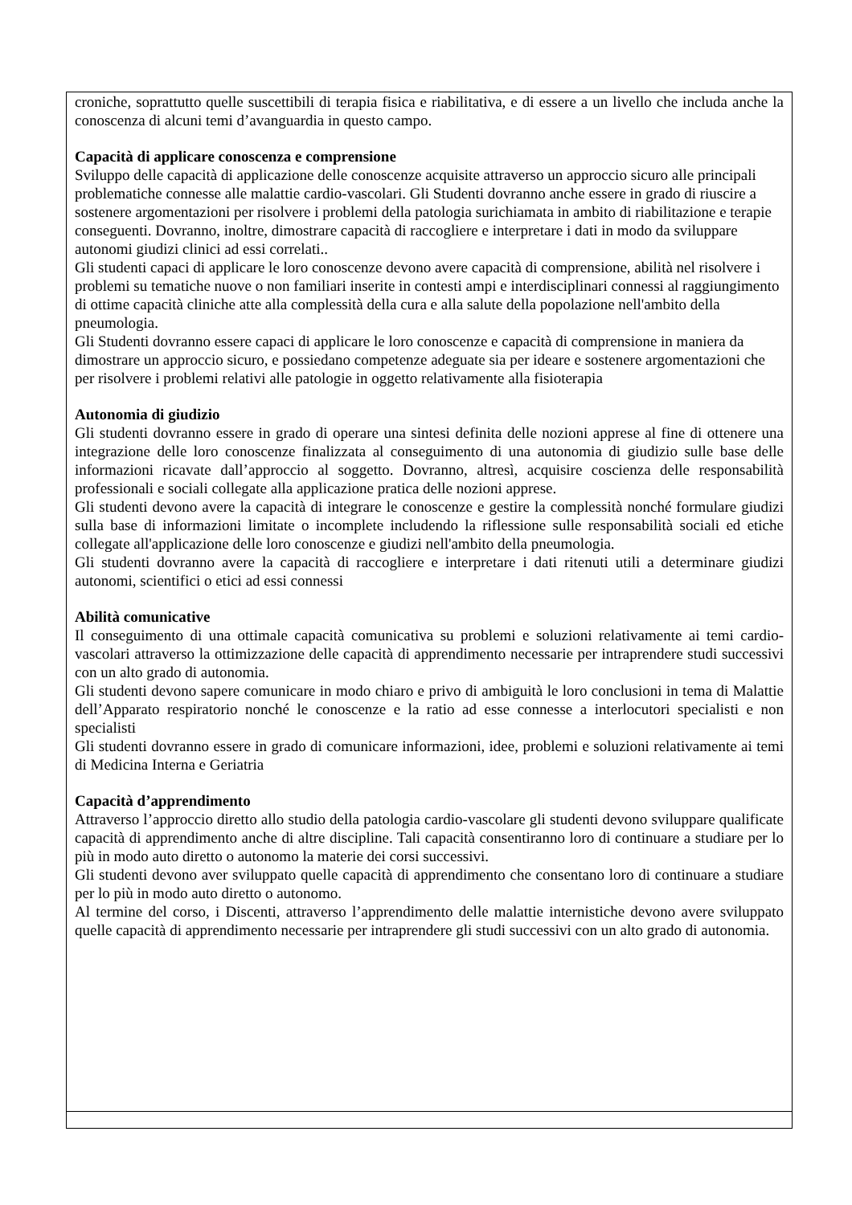| croniche, soprattutto quelle suscettibili di terapia fisica e riabilitativa, e di essere a un livello che includa anche la conoscenza di alcuni temi d’avanguardia in questo campo. Capacità di applicare conoscenza e comprensione Sviluppo delle capacità di applicazione delle conoscenze acquisite attraverso un approccio sicuro alle principali problematiche connesse alle malattie cardio-vascolari. Gli Studenti dovranno anche essere in grado di riuscire a sostenere argomentazioni per risolvere i problemi della patologia surichiamata in ambito di riabilitazione e terapie conseguenti. Dovranno, inoltre, dimostrare capacità di raccogliere e interpretare i dati in modo da sviluppare autonomi giudizi clinici ad essi correlati.. Gli studenti capaci di applicare le loro conoscenze devono avere capacità di comprensione, abilità nel risolvere i problemi su tematiche nuove o non familiari inserite in contesti ampi e interdisciplinari connessi al raggiungimento di ottime capacità cliniche atte alla complessità della cura e alla salute della popolazione nell'ambito della pneumologia. Gli Studenti dovranno essere capaci di applicare le loro conoscenze e capacità di comprensione in maniera da dimostrare un approccio sicuro, e possiedano competenze adeguate sia per ideare e sostenere argomentazioni che per risolvere i problemi relativi alle patologie in oggetto relativamente alla fisioterapia Autonomia di giudizio Gli studenti dovranno essere in grado di operare una sintesi definita delle nozioni apprese al fine di ottenere una integrazione delle loro conoscenze finalizzata al conseguimento di una autonomia di giudizio sulle base delle informazioni ricavate dall’approccio al soggetto. Dovranno, altresì, acquisire coscienza delle responsabilità professionali e sociali collegate alla applicazione pratica delle nozioni apprese. Gli studenti devono avere la capacità di integrare le conoscenze e gestire la complessità nonché formulare giudizi sulla base di informazioni limitate o incomplete includendo la riflessione sulle responsabilità sociali ed etiche collegate all'applicazione delle loro conoscenze e giudizi nell'ambito della pneumologia. Gli studenti dovranno avere la capacità di raccogliere e interpretare i dati ritenuti utili a determinare giudizi autonomi, scientifici o etici ad essi connessi Abilità comunicative Il conseguimento di una ottimale capacità comunicativa su problemi e soluzioni relativamente ai temi cardio-vascolari attraverso la ottimizzazione delle capacità di apprendimento necessarie per intraprendere studi successivi con un alto grado di autonomia. Gli studenti devono sapere comunicare in modo chiaro e privo di ambiguità le loro conclusioni in tema di Malattie dell’Apparato respiratorio nonché le conoscenze e la ratio ad esse connesse a interlocutori specialisti e non specialisti Gli studenti dovranno essere in grado di comunicare informazioni, idee, problemi e soluzioni relativamente ai temi di Medicina Interna e Geriatria Capacità d’apprendimento Attraverso l’approccio diretto allo studio della patologia cardio-vascolare gli studenti devono sviluppare qualificate capacità di apprendimento anche di altre discipline. Tali capacità consentiranno loro di continuare a studiare per lo più in modo auto diretto o autonomo la materie dei corsi successivi. Gli studenti devono aver sviluppato quelle capacità di apprendimento che consentano loro di continuare a studiare per lo più in modo auto diretto o autonomo. Al termine del corso, i Discenti, attraverso l’apprendimento delle malattie internistiche devono avere sviluppato quelle capacità di apprendimento necessarie per intraprendere gli studi successivi con un alto grado di autonomia. |